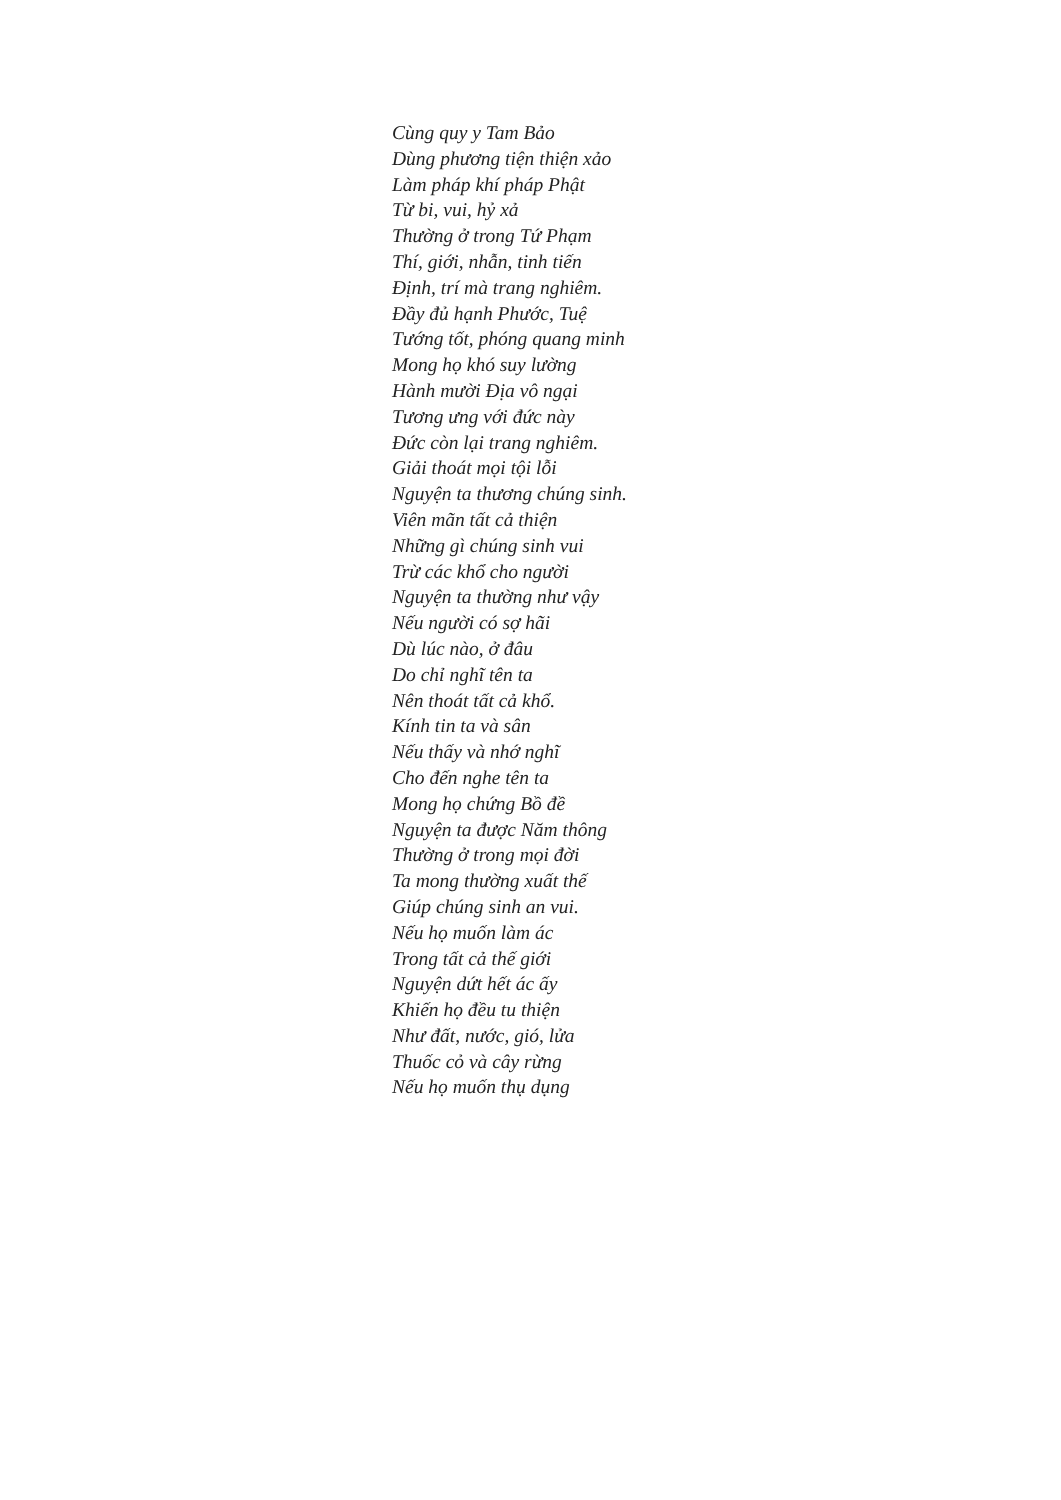Cùng quy y Tam Bảo
Dùng phương tiện thiện xảo
Làm pháp khí pháp Phật
Từ bi, vui, hỷ xả
Thường ở trong Tứ Phạm
Thí, giới, nhẫn, tinh tiến
Định, trí mà trang nghiêm.
Đầy đủ hạnh Phước, Tuệ
Tướng tốt, phóng quang minh
Mong họ khó suy lường
Hành mười Địa vô ngại
Tương ưng với đức này
Đức còn lại trang nghiêm.
Giải thoát mọi tội lỗi
Nguyện ta thương chúng sinh.
Viên mãn tất cả thiện
Những gì chúng sinh vui
Trừ các khổ cho người
Nguyện ta thường như vậy
Nếu người có sợ hãi
Dù lúc nào, ở đâu
Do chỉ nghĩ tên ta
Nên thoát tất cả khổ.
Kính tin ta và sân
Nếu thấy và nhớ nghĩ
Cho đến nghe tên ta
Mong họ chứng Bồ đề
Nguyện ta được Năm thông
Thường ở trong mọi đời
Ta mong thường xuất thế
Giúp chúng sinh an vui.
Nếu họ muốn làm ác
Trong tất cả thế giới
Nguyện dứt hết ác ấy
Khiến họ đều tu thiện
Như đất, nước, gió, lửa
Thuốc cỏ và cây rừng
Nếu họ muốn thụ dụng